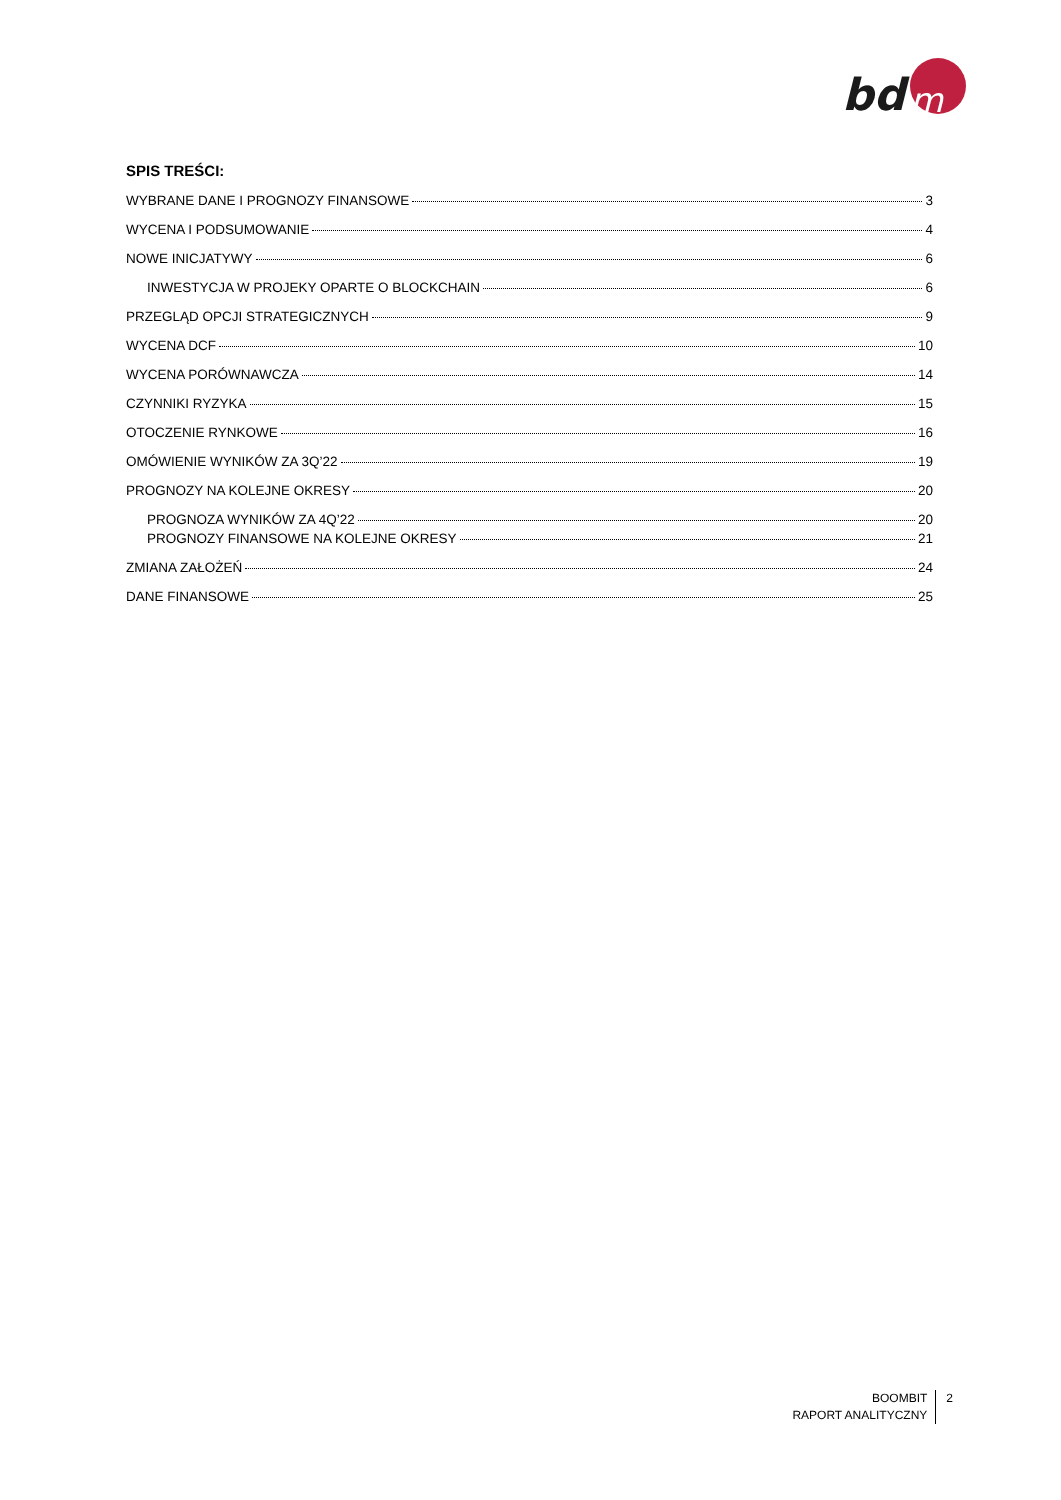bd
m
SPIS TREŚCI:
WYBRANE DANE I PROGNOZY FINANSOWE 3
WYCENA I PODSUMOWANIE 4
NOWE INICJATYWY 6
INWESTYCJA W PROJEKY OPARTE O BLOCKCHAIN 6
PRZEGLĄD OPCJI STRATEGICZNYCH 9
WYCENA DCF 10
WYCENA PORÓWNAWCZA 14
CZYNNIKI RYZYKA 15
OTOCZENIE RYNKOWE 16
OMÓWIENIE WYNIKÓW ZA 3Q’22 19
PROGNOZY NA KOLEJNE OKRESY 20
PROGNOZA WYNIKÓW ZA 4Q’22 20
PROGNOZY FINANSOWE NA KOLEJNE OKRESY 21
ZMIANA ZAŁOŻEŃ 24
DANE FINANSOWE 25
BOOMBIT
RAPORT ANALITYCZNY
2